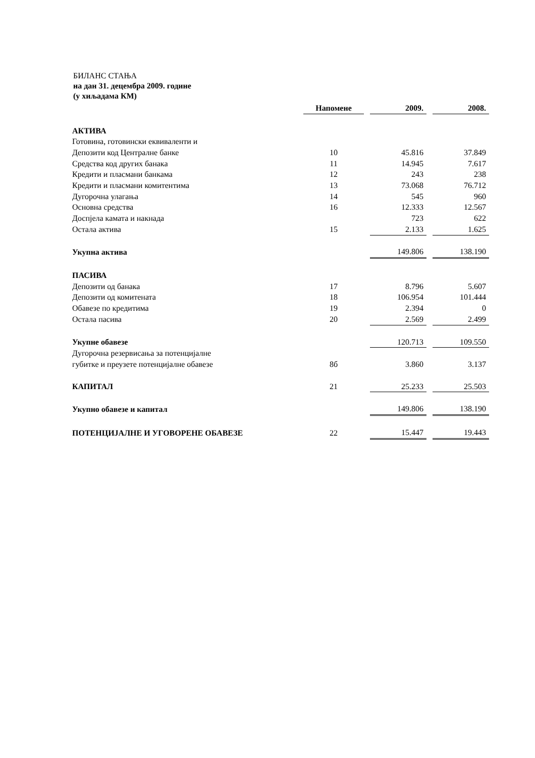БИЛАНС СТАЊА
на дан 31. децембра 2009. године
(у хиљадама КМ)
| | Напомене | | 2009. | | 2008. |
| АКТИВА | | | | | |
| Готовина, готовински еквиваленти и | | | | | |
| Депозити код Централне банке | 10 | | 45.816 | | 37.849 |
| Средства код других банака | 11 | | 14.945 | | 7.617 |
| Кредити и пласмани банкама | 12 | | 243 | | 238 |
| Кредити и пласмани комитентима | 13 | | 73.068 | | 76.712 |
| Дугорочна улагања | 14 | | 545 | | 960 |
| Основна средства | 16 | | 12.333 | | 12.567 |
| Доспјела камата и накнада | | | 723 | | 622 |
| Остала актива | 15 | | 2.133 | | 1.625 |
| Укупна актива | | | 149.806 | | 138.190 |
| ПАСИВА | | | | | |
| Депозити од банака | 17 | | 8.796 | | 5.607 |
| Депозити од комитената | 18 | | 106.954 | | 101.444 |
| Обавезе по кредитима | 19 | | 2.394 | | 0 |
| Остала пасива | 20 | | 2.569 | | 2.499 |
| Укупне обавезе | | | 120.713 | | 109.550 |
| Дугорочна резервисања за потенцијалне | | | | | |
| губитке и преузете потенцијалне обавезе | 8б | | 3.860 | | 3.137 |
| КАПИТАЛ | 21 | | 25.233 | | 25.503 |
| Укупно обавезе и капитал | | | 149.806 | | 138.190 |
| ПОТЕНЦИЈАЛНЕ И УГОВОРЕНЕ ОБАВЕЗЕ | 22 | | 15.447 | | 19.443 |